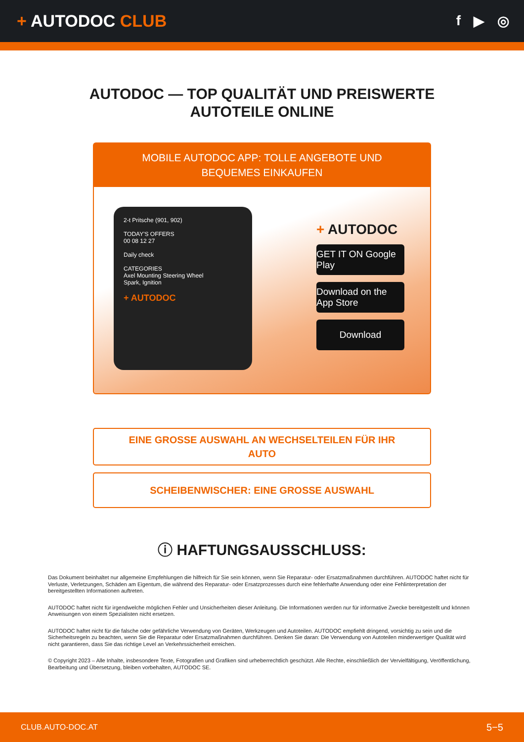+ AUTODOC CLUB
f ▶ ◎
AUTODOC — TOP QUALITÄT UND PREISWERTE
AUTOTEILE ONLINE
MOBILE AUTODOC APP: TOLLE ANGEBOTE UND BEQUEMES EINKAUFEN
2-t Pritsche (901, 902)
TODAY'S OFFERS
00 08 12 27
Daily check
CATEGORIES
Axel Mounting Steering Wheel
Spark, Ignition
+ AUTODOC
+ AUTODOC
GET IT ON Google Play
Download on the App Store
Download
EINE GROSSE AUSWAHL AN WECHSELTEILEN FÜR IHR AUTO
SCHEIBENWISCHER: EINE GROSSE AUSWAHL
ⓘ HAFTUNGSAUSSCHLUSS:
Das Dokument beinhaltet nur allgemeine Empfehlungen die hilfreich für Sie sein können, wenn Sie Reparatur- oder Ersatzmaßnahmen durchführen. AUTODOC haftet nicht für Verluste, Verletzungen, Schäden am Eigentum, die während des Reparatur- oder Ersatzprozesses durch eine fehlerhafte Anwendung oder eine Fehlinterpretation der bereitgestellten Informationen auftreten.
AUTODOC haftet nicht für irgendwelche möglichen Fehler und Unsicherheiten dieser Anleitung. Die Informationen werden nur für informative Zwecke bereitgestellt und können Anweisungen von einem Spezialisten nicht ersetzen.
AUTODOC haftet nicht für die falsche oder gefährliche Verwendung von Geräten, Werkzeugen und Autoteilen. AUTODOC empfiehlt dringend, vorsichtig zu sein und die Sicherheitsregeln zu beachten, wenn Sie die Reparatur oder Ersatzmaßnahmen durchführen. Denken Sie daran: Die Verwendung von Autoteilen minderwertiger Qualität wird nicht garantieren, dass Sie das richtige Level an Verkehrssicherheit erreichen.
© Copyright 2023 – Alle Inhalte, insbesondere Texte, Fotografien und Grafiken sind urheberrechtlich geschützt. Alle Rechte, einschließlich der Vervielfältigung, Veröffentlichung, Bearbeitung und Übersetzung, bleiben vorbehalten, AUTODOC SE.
CLUB.AUTO-DOC.AT 5−5